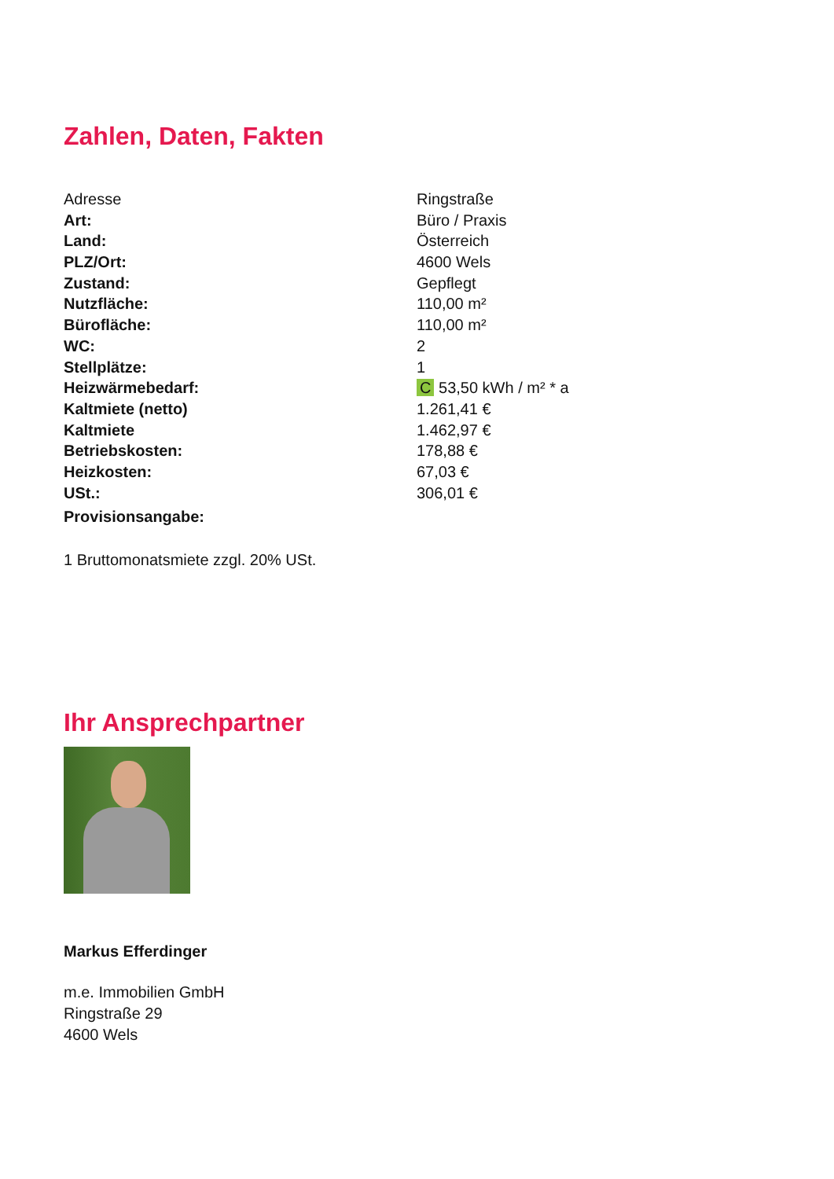Zahlen, Daten, Fakten
| Adresse | Ringstraße |
| Art: | Büro / Praxis |
| Land: | Österreich |
| PLZ/Ort: | 4600 Wels |
| Zustand: | Gepflegt |
| Nutzfläche: | 110,00 m² |
| Bürofläche: | 110,00 m² |
| WC: | 2 |
| Stellplätze: | 1 |
| Heizwärmebedarf: | C 53,50 kWh / m² * a |
| Kaltmiete (netto) | 1.261,41 € |
| Kaltmiete | 1.462,97 € |
| Betriebskosten: | 178,88 € |
| Heizkosten: | 67,03 € |
| USt.: | 306,01 € |
| Provisionsangabe: | |
1 Bruttomonatsmiete zzgl. 20% USt.
Ihr Ansprechpartner
Markus Efferdinger
m.e. Immobilien GmbH
Ringstraße 29
4600 Wels